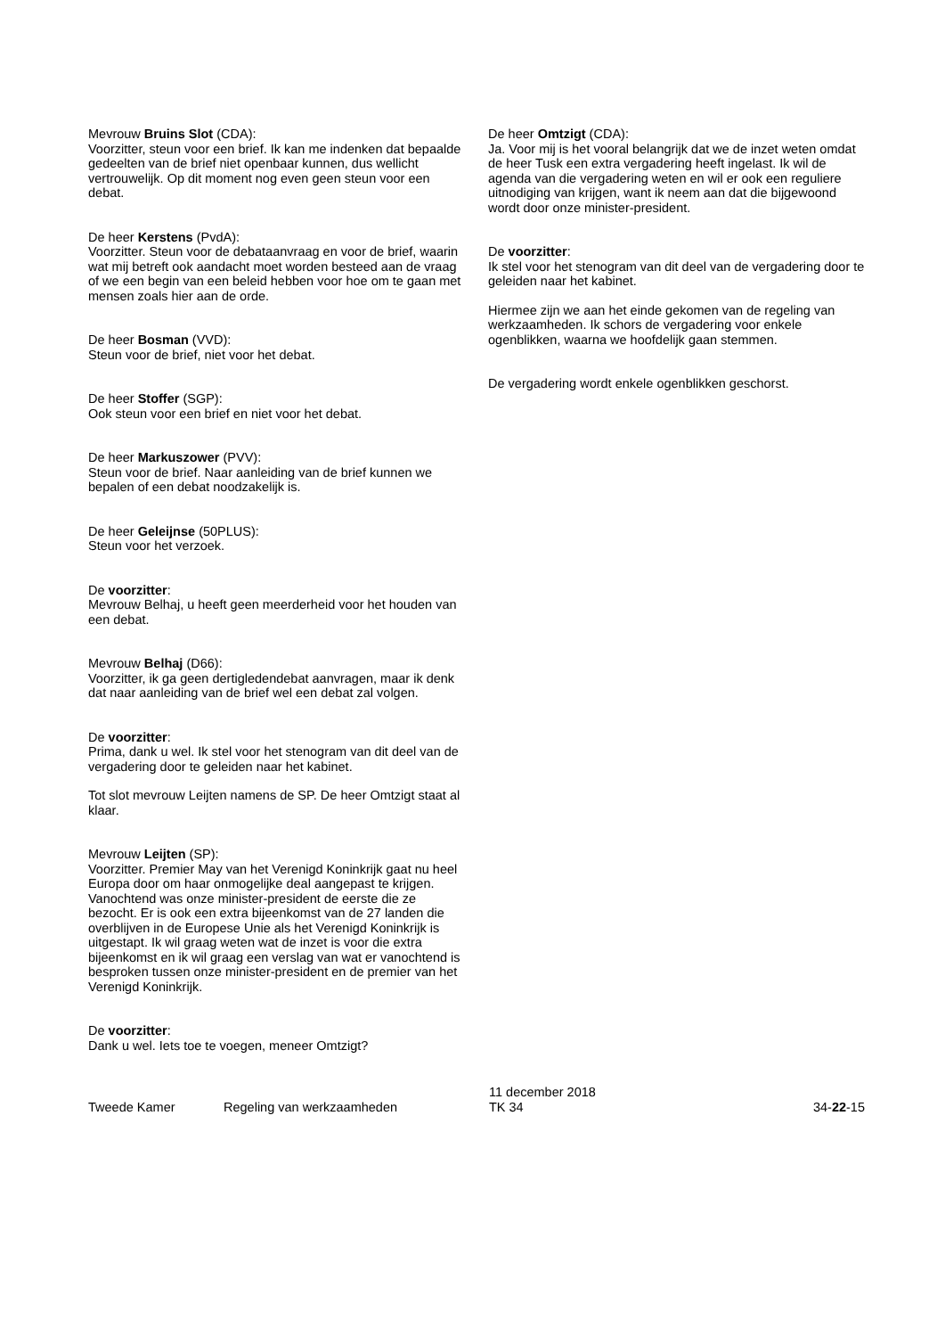Mevrouw Bruins Slot (CDA):
Voorzitter, steun voor een brief. Ik kan me indenken dat bepaalde gedeelten van de brief niet openbaar kunnen, dus wellicht vertrouwelijk. Op dit moment nog even geen steun voor een debat.
De heer Kerstens (PvdA):
Voorzitter. Steun voor de debataanvraag en voor de brief, waarin wat mij betreft ook aandacht moet worden besteed aan de vraag of we een begin van een beleid hebben voor hoe om te gaan met mensen zoals hier aan de orde.
De heer Bosman (VVD):
Steun voor de brief, niet voor het debat.
De heer Stoffer (SGP):
Ook steun voor een brief en niet voor het debat.
De heer Markuszower (PVV):
Steun voor de brief. Naar aanleiding van de brief kunnen we bepalen of een debat noodzakelijk is.
De heer Geleijnse (50PLUS):
Steun voor het verzoek.
De voorzitter:
Mevrouw Belhaj, u heeft geen meerderheid voor het houden van een debat.
Mevrouw Belhaj (D66):
Voorzitter, ik ga geen dertigledendebat aanvragen, maar ik denk dat naar aanleiding van de brief wel een debat zal volgen.
De voorzitter:
Prima, dank u wel. Ik stel voor het stenogram van dit deel van de vergadering door te geleiden naar het kabinet.
Tot slot mevrouw Leijten namens de SP. De heer Omtzigt staat al klaar.
Mevrouw Leijten (SP):
Voorzitter. Premier May van het Verenigd Koninkrijk gaat nu heel Europa door om haar onmogelijke deal aangepast te krijgen. Vanochtend was onze minister-president de eerste die ze bezocht. Er is ook een extra bijeenkomst van de 27 landen die overblijven in de Europese Unie als het Verenigd Koninkrijk is uitgestapt. Ik wil graag weten wat de inzet is voor die extra bijeenkomst en ik wil graag een verslag van wat er vanochtend is besproken tussen onze minister-president en de premier van het Verenigd Koninkrijk.
De voorzitter:
Dank u wel. Iets toe te voegen, meneer Omtzigt?
De heer Omtzigt (CDA):
Ja. Voor mij is het vooral belangrijk dat we de inzet weten omdat de heer Tusk een extra vergadering heeft ingelast. Ik wil de agenda van die vergadering weten en wil er ook een reguliere uitnodiging van krijgen, want ik neem aan dat die bijgewoond wordt door onze minister-president.
De voorzitter:
Ik stel voor het stenogram van dit deel van de vergadering door te geleiden naar het kabinet.
Hiermee zijn we aan het einde gekomen van de regeling van werkzaamheden. Ik schors de vergadering voor enkele ogenblikken, waarna we hoofdelijk gaan stemmen.
De vergadering wordt enkele ogenblikken geschorst.
Tweede Kamer
Regeling van werkzaamheden
11 december 2018
TK 34
34-22-15